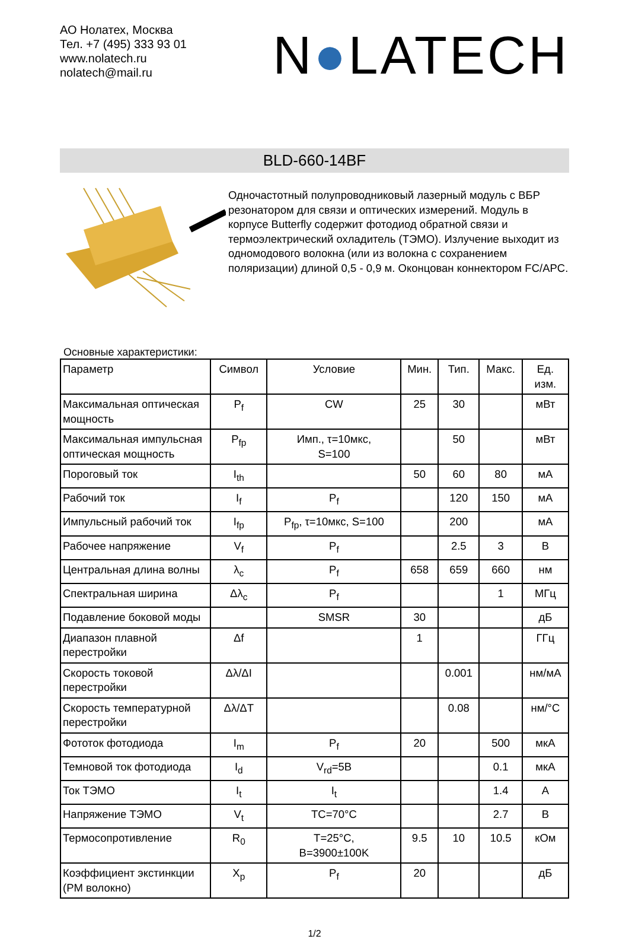АО Нолатех, Москва
Тел. +7 (495) 333 93 01
www.nolatech.ru
nolatech@mail.ru
N●LATECH
BLD-660-14BF
Одночастотный полупроводниковый лазерный модуль с ВБР резонатором для связи и оптических измерений. Модуль в корпусе Butterfly содержит фотодиод обратной связи и термоэлектрический охладитель (ТЭМО). Излучение выходит из одномодового волокна (или из волокна с сохранением поляризации) длиной 0,5 - 0,9 м. Оконцован коннектором FC/APC.
Основные характеристики:
| Параметр | Символ | Условие | Мин. | Тип. | Макс. | Ед. изм. |
| --- | --- | --- | --- | --- | --- | --- |
| Максимальная оптическая мощность | P<sub>f</sub> | CW | 25 | 30 | | мВт |
| Максимальная импульсная оптическая мощность | P<sub>fp</sub> | Имп., τ=10мкс, S=100 | | 50 | | мВт |
| Пороговый ток | I<sub>th</sub> | | 50 | 60 | 80 | мА |
| Рабочий ток | I<sub>f</sub> | P<sub>f</sub> | | 120 | 150 | мА |
| Импульсный рабочий ток | I<sub>fp</sub> | P<sub>fp</sub>, τ=10мкс, S=100 | | 200 | | мА |
| Рабочее напряжение | V<sub>f</sub> | P<sub>f</sub> | | 2.5 | 3 | В |
| Центральная длина волны | λ<sub>c</sub> | P<sub>f</sub> | 658 | 659 | 660 | нм |
| Спектральная ширина | Δλ<sub>c</sub> | P<sub>f</sub> | | | 1 | МГц |
| Подавление боковой моды | | SMSR | 30 | | | дБ |
| Диапазон плавной перестройки | Δf | | 1 | | | ГГц |
| Скорость токовой перестройки | Δλ/ΔI | | | 0.001 | | нм/мА |
| Скорость температурной перестройки | Δλ/ΔT | | | 0.08 | | нм/°C |
| Фототок фотодиода | I<sub>m</sub> | P<sub>f</sub> | 20 | | 500 | мкА |
| Темновой ток фотодиода | I<sub>d</sub> | V<sub>rd</sub>=5В | | | 0.1 | мкА |
| Ток ТЭМО | I<sub>t</sub> | I<sub>t</sub> | | | 1.4 | А |
| Напряжение ТЭМО | V<sub>t</sub> | TC=70°C | | | 2.7 | В |
| Термосопротивление | R<sub>0</sub> | T=25°C, B=3900±100K | 9.5 | 10 | 10.5 | кОм |
| Коэффициент экстинкции (PM волокно) | X<sub>p</sub> | P<sub>f</sub> | 20 | | | дБ |
1/2